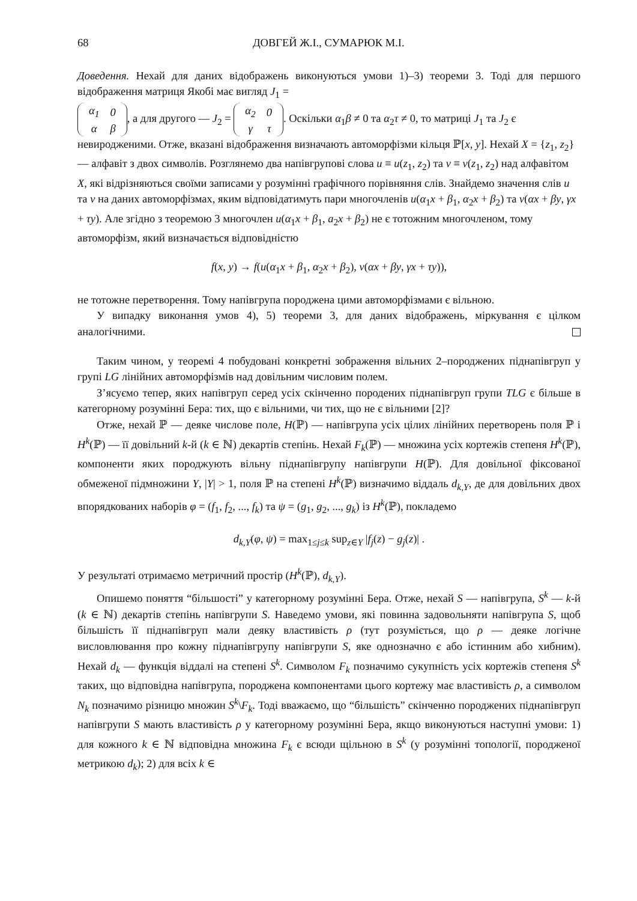68 ДОВГЕЙ Ж.І., СУМАРЮК М.І.
Доведення. Нехай для даних відображень виконуються умови 1)–3) теореми 3. Тоді для першого відображення матриця Якобі має вигляд J<sub>1</sub> =
| α<sub>1</sub> | 0 |
| α | β |
, а для другого — J<sub>2</sub> =
| α<sub>2</sub> | 0 |
| γ | τ |
. Оскільки α<sub>1</sub>β ≠ 0 та α<sub>2</sub>τ ≠ 0, то матриці J<sub>1</sub> та J<sub>2</sub> є невиродженими. Отже, вказані відображення визначають автоморфізми кільця ℙ[x, y]. Нехай X = {z<sub>1</sub>, z<sub>2</sub>} — алфавіт з двох символів. Розглянемо два напівгрупові слова u ≡ u(z<sub>1</sub>, z<sub>2</sub>) та v ≡ v(z<sub>1</sub>, z<sub>2</sub>) над алфавітом X, які відрізняються своїми записами у розумінні графічного порівняння слів. Знайдемо значення слів u та v на даних автоморфізмах, яким відповідатимуть пари многочленів u(α<sub>1</sub>x + β<sub>1</sub>, α<sub>2</sub>x + β<sub>2</sub>) та v(αx + βy, γx + τy). Але згідно з теоремою 3 многочлен u(α<sub>1</sub>x + β<sub>1</sub>, a<sub>2</sub>x + β<sub>2</sub>) не є тотожним многочленом, тому автоморфізм, який визначається відповідністю
f(x, y) → f(u(α<sub>1</sub>x + β<sub>1</sub>, α<sub>2</sub>x + β<sub>2</sub>), v(αx + βy, γx + τy)),
не тотожне перетворення. Тому напівгрупа породжена цими автоморфізмами є вільною.
У випадку виконання умов 4), 5) теореми 3, для даних відображень, міркування є цілком аналогічними.
Таким чином, у теоремі 4 побудовані конкретні зображення вільних 2–породжених піднапівгруп у групі LG лінійних автоморфізмів над довільним числовим полем.
З’ясуємо тепер, яких напівгруп серед усіх скінченно породених піднапівгруп групи TLG є більше в категорному розумінні Бера: тих, що є вільними, чи тих, що не є вільними [2]?
Отже, нехай ℙ — деяке числове поле, H(ℙ) — напівгрупа усіх цілих лінійних перетворень поля ℙ і H<sup>k</sup>(ℙ) — її довільний k-й (k ∈ ℕ) декартів степінь. Нехай F<sub>k</sub>(ℙ) — множина усіх кортежів степеня H<sup>k</sup>(ℙ), компоненти яких породжують вільну піднапівгрупу напівгрупи H(ℙ). Для довільної фіксованої обмеженої підмножини Y, |Y| > 1, поля ℙ на степені H<sup>k</sup>(ℙ) визначимо віддаль d<sub>k,Y</sub>, де для довільних двох впорядкованих наборів φ = (f<sub>1</sub>, f<sub>2</sub>, ..., f<sub>k</sub>) та ψ = (g<sub>1</sub>, g<sub>2</sub>, ..., g<sub>k</sub>) із H<sup>k</sup>(ℙ), покладемо
d<sub>k,Y</sub>(φ, ψ) = max<sub>1≤j≤k</sub> sup<sub>z∈Y</sub> |f<sub>j</sub>(z) − g<sub>j</sub>(z)| .
У результаті отримаємо метричний простір (H<sup>k</sup>(ℙ), d<sub>k,Y</sub>).
Опишемо поняття “більшості” у категорному розумінні Бера. Отже, нехай S — напівгрупа, S<sup>k</sup> — k-й (k ∈ ℕ) декартів степінь напівгрупи S. Наведемо умови, які повинна задовольняти напівгрупа S, щоб більшість її піднапівгруп мали деяку властивість ρ (тут розуміється, що ρ — деяке логічне висловлювання про кожну піднапівгрупу напівгрупи S, яке однозначно є або істинним або хибним). Нехай d<sub>k</sub> — функція віддалі на степені S<sup>k</sup>. Символом F<sub>k</sub> позначимо сукупність усіх кортежів степеня S<sup>k</sup> таких, що відповідна напівгрупа, породжена компонентами цього кортежу має властивість ρ, а символом N<sub>k</sub> позначимо різницю множин S<sup>k</sup>\F<sub>k</sub>. Тоді вважаємо, що “більшість” скінченно породжених піднапівгруп напівгрупи S мають властивість ρ у категорному розумінні Бера, якщо виконуються наступні умови: 1) для кожного k ∈ ℕ відповідна множина F<sub>k</sub> є всюди щільною в S<sup>k</sup> (у розумінні топології, породженої метрикою d<sub>k</sub>); 2) для всіх k ∈